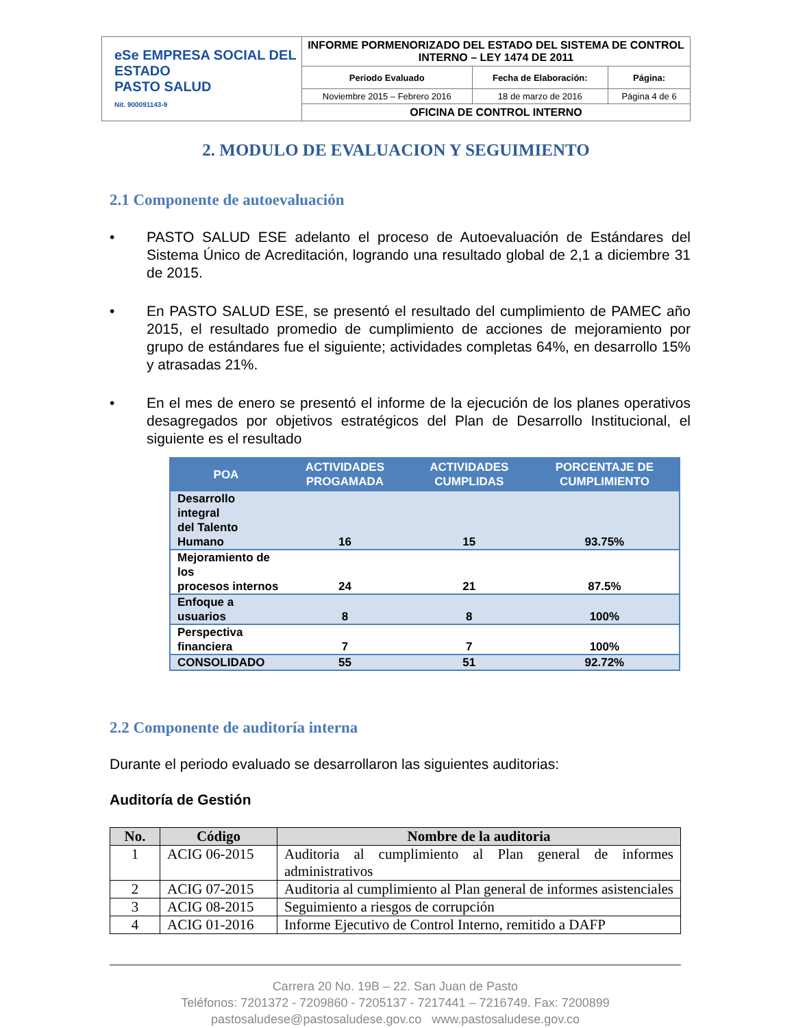| eSe EMPRESA SOCIAL DEL ESTADO PASTO SALUD Nit. 900091143-9 | INFORME PORMENORIZADO DEL ESTADO DEL SISTEMA DE CONTROL INTERNO – LEY 1474 DE 2011 | | |
| | Periodo Evaluado | Fecha de Elaboración: | Página: |
| | Noviembre 2015 – Febrero 2016 | 18 de marzo de 2016 | Página 4 de 6 |
| | OFICINA DE CONTROL INTERNO | | |
2. MODULO DE EVALUACION Y SEGUIMIENTO
2.1 Componente de autoevaluación
• PASTO SALUD ESE adelanto el proceso de Autoevaluación de Estándares del Sistema Único de Acreditación, logrando una resultado global de 2,1 a diciembre 31 de 2015.
• En PASTO SALUD ESE, se presentó el resultado del cumplimiento de PAMEC año 2015, el resultado promedio de cumplimiento de acciones de mejoramiento por grupo de estándares fue el siguiente; actividades completas 64%, en desarrollo 15% y atrasadas 21%.
• En el mes de enero se presentó el informe de la ejecución de los planes operativos desagregados por objetivos estratégicos del Plan de Desarrollo Institucional, el siguiente es el resultado
| POA | ACTIVIDADES PROGAMADA | ACTIVIDADES CUMPLIDAS | PORCENTAJE DE CUMPLIMIENTO |
| --- | --- | --- | --- |
| Desarrollo integral del Talento Humano | 16 | 15 | 93.75% |
| Mejoramiento de los procesos internos | 24 | 21 | 87.5% |
| Enfoque a usuarios | 8 | 8 | 100% |
| Perspectiva financiera | 7 | 7 | 100% |
| CONSOLIDADO | 55 | 51 | 92.72% |
2.2 Componente de auditoría interna
Durante el periodo evaluado se desarrollaron las siguientes auditorias:
Auditoría de Gestión
| No. | Código | Nombre de la auditoria |
| --- | --- | --- |
| 1 | ACIG 06-2015 | Auditoria al cumplimiento al Plan general de informes administrativos |
| 2 | ACIG 07-2015 | Auditoria al cumplimiento al Plan general de informes asistenciales |
| 3 | ACIG 08-2015 | Seguimiento a riesgos de corrupción |
| 4 | ACIG 01-2016 | Informe Ejecutivo de Control Interno, remitido a DAFP |
Carrera 20 No. 19B – 22. San Juan de Pasto
Teléfonos: 7201372 - 7209860 - 7205137 - 7217441 – 7216749. Fax: 7200899
pastosaludese@pastosaludese.gov.co www.pastosaludese.gov.co